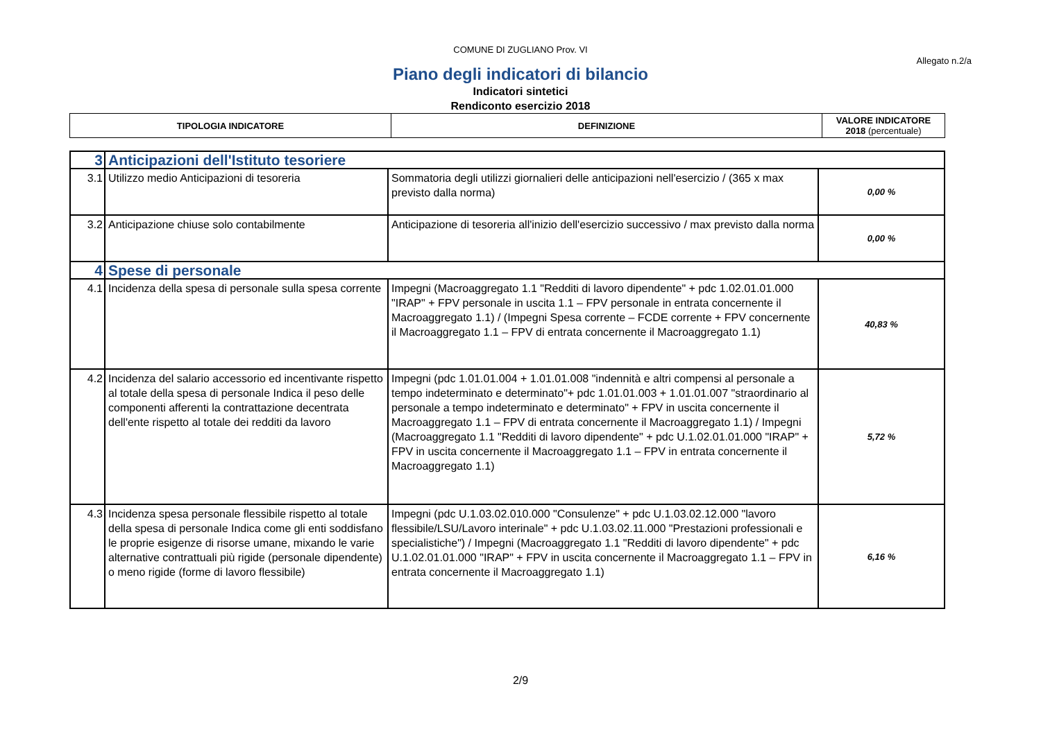COMUNE DI ZUGLIANO Prov. VI
Allegato n.2/a
Piano degli indicatori di bilancio
Indicatori sintetici
Rendiconto esercizio 2018
| TIPOLOGIA INDICATORE | DEFINIZIONE | VALORE INDICATORE 2018 (percentuale) |
| 3 | Anticipazioni dell'Istituto tesoriere | | |
| 3.1 | Utilizzo medio Anticipazioni di tesoreria | Sommatoria degli utilizzi giornalieri delle anticipazioni nell'esercizio / (365 x max previsto dalla norma) | 0,00 % |
| 3.2 | Anticipazione chiuse solo contabilmente | Anticipazione di tesoreria all'inizio dell'esercizio successivo / max previsto dalla norma | 0,00 % |
| 4 | Spese di personale | | |
| 4.1 | Incidenza della spesa di personale sulla spesa corrente | Impegni (Macroaggregato 1.1 "Redditi di lavoro dipendente" + pdc 1.02.01.01.000 "IRAP" + FPV personale in uscita 1.1 – FPV personale in entrata concernente il Macroaggregato 1.1) / (Impegni Spesa corrente – FCDE corrente + FPV concernente il Macroaggregato 1.1 – FPV di entrata concernente il Macroaggregato 1.1) | 40,83 % |
| 4.2 | Incidenza del salario accessorio ed incentivante rispetto al totale della spesa di personale Indica il peso delle componenti afferenti la contrattazione decentrata dell'ente rispetto al totale dei redditi da lavoro | Impegni (pdc 1.01.01.004 + 1.01.01.008 "indennità e altri compensi al personale a tempo indeterminato e determinato"+ pdc 1.01.01.003 + 1.01.01.007 "straordinario al personale a tempo indeterminato e determinato" + FPV in uscita concernente il Macroaggregato 1.1 – FPV di entrata concernente il Macroaggregato 1.1) / Impegni (Macroaggregato 1.1 "Redditi di lavoro dipendente" + pdc U.1.02.01.01.000 "IRAP" + FPV in uscita concernente il Macroaggregato 1.1 – FPV in entrata concernente il Macroaggregato 1.1) | 5,72 % |
| 4.3 | Incidenza spesa personale flessibile rispetto al totale della spesa di personale Indica come gli enti soddisfano le proprie esigenze di risorse umane, mixando le varie alternative contrattuali più rigide (personale dipendente) o meno rigide (forme di lavoro flessibile) | Impegni (pdc U.1.03.02.010.000 "Consulenze" + pdc U.1.03.02.12.000 "lavoro flessibile/LSU/Lavoro interinale" + pdc U.1.03.02.11.000 "Prestazioni professionali e specialistiche") / Impegni (Macroaggregato 1.1 "Redditi di lavoro dipendente" + pdc U.1.02.01.01.000 "IRAP" + FPV in uscita concernente il Macroaggregato 1.1 – FPV in entrata concernente il Macroaggregato 1.1) | 6,16 % |
2/9